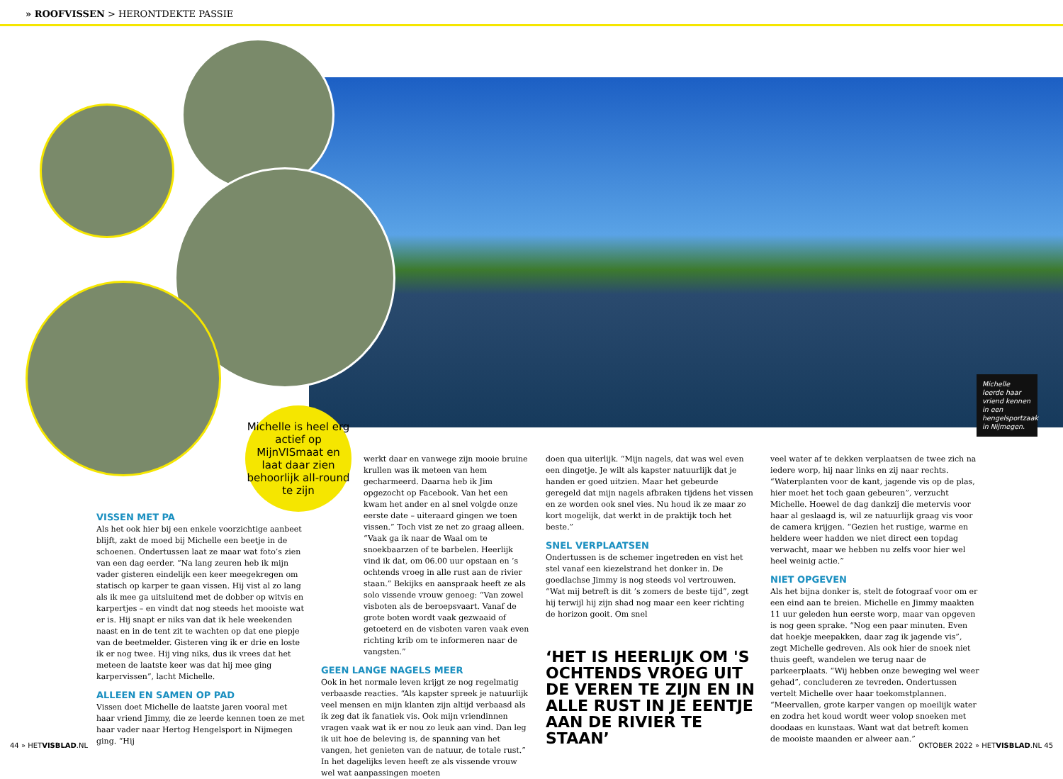» ROOFVISSEN > HERONTDEKTE PASSIE
Michelle leerde haar vriend kennen in een hengelsportzaak in Nijmegen.
Michelle is heel erg actief op MijnVISmaat en laat daar zien behoorlijk all-round te zijn
VISSEN MET PA
Als het ook hier bij een enkele voorzichtige aanbeet blijft, zakt de moed bij Michelle een beetje in de schoenen. Ondertussen laat ze maar wat foto’s zien van een dag eerder. “Na lang zeuren heb ik mijn vader gisteren eindelijk een keer meegekregen om statisch op karper te gaan vissen. Hij vist al zo lang als ik mee ga uitsluitend met de dobber op witvis en karpertjes – en vindt dat nog steeds het mooiste wat er is. Hij snapt er niks van dat ik hele weekenden naast en in de tent zit te wachten op dat ene piepje van de beetmelder. Gisteren ving ik er drie en loste ik er nog twee. Hij ving niks, dus ik vrees dat het meteen de laatste keer was dat hij mee ging karpervissen”, lacht Michelle.
ALLEEN EN SAMEN OP PAD
Vissen doet Michelle de laatste jaren vooral met haar vriend Jimmy, die ze leerde kennen toen ze met haar vader naar Hertog Hengelsport in Nijmegen ging. “Hij
werkt daar en vanwege zijn mooie bruine krullen was ik meteen van hem gecharmeerd. Daarna heb ik Jim opgezocht op Facebook. Van het een kwam het ander en al snel volgde onze eerste date – uiteraard gingen we toen vissen.” Toch vist ze net zo graag alleen. “Vaak ga ik naar de Waal om te snoekbaarzen of te barbelen. Heerlijk vind ik dat, om 06.00 uur opstaan en ’s ochtends vroeg in alle rust aan de rivier staan.” Bekijks en aanspraak heeft ze als solo vissende vrouw genoeg: “Van zowel visboten als de beroepsvaart. Vanaf de grote boten wordt vaak gezwaaid of getoeterd en de visboten varen vaak even richting krib om te informeren naar de vangsten.”
GEEN LANGE NAGELS MEER
Ook in het normale leven krijgt ze nog regelmatig verbaasde reacties. “Als kapster spreek je natuurlijk veel mensen en mijn klanten zijn altijd verbaasd als ik zeg dat ik fanatiek vis. Ook mijn vriendinnen vragen vaak wat ik er nou zo leuk aan vind. Dan leg ik uit hoe de beleving is, de spanning van het vangen, het genieten van de natuur, de totale rust.” In het dagelijks leven heeft ze als vissende vrouw wel wat aanpassingen moeten
doen qua uiterlijk. “Mijn nagels, dat was wel even een dingetje. Je wilt als kapster natuurlijk dat je handen er goed uitzien. Maar het gebeurde geregeld dat mijn nagels afbraken tijdens het vissen en ze worden ook snel vies. Nu houd ik ze maar zo kort mogelijk, dat werkt in de praktijk toch het beste.”
SNEL VERPLAATSEN
Ondertussen is de schemer ingetreden en vist het stel vanaf een kiezelstrand het donker in. De goedlachse Jimmy is nog steeds vol vertrouwen. “Wat mij betreft is dit ’s zomers de beste tijd”, zegt hij terwijl hij zijn shad nog maar een keer richting de horizon gooit. Om snel
‘HET IS HEERLIJK OM 'S OCHTENDS VROEG UIT DE VEREN TE ZIJN EN IN ALLE RUST IN JE EENTJE AAN DE RIVIER TE STAAN’
veel water af te dekken verplaatsen de twee zich na iedere worp, hij naar links en zij naar rechts. “Waterplanten voor de kant, jagende vis op de plas, hier moet het toch gaan gebeuren”, verzucht Michelle. Hoewel de dag dankzij die metervis voor haar al geslaagd is, wil ze natuurlijk graag vis voor de camera krijgen. “Gezien het rustige, warme en heldere weer hadden we niet direct een topdag verwacht, maar we hebben nu zelfs voor hier wel heel weinig actie.”
NIET OPGEVEN
Als het bijna donker is, stelt de fotograaf voor om er een eind aan te breien. Michelle en Jimmy maakten 11 uur geleden hun eerste worp, maar van opgeven is nog geen sprake. “Nog een paar minuten. Even dat hoekje meepakken, daar zag ik jagende vis”, zegt Michelle gedreven. Als ook hier de snoek niet thuis geeft, wandelen we terug naar de parkeerplaats. “Wij hebben onze beweging wel weer gehad”, concluderen ze tevreden. Ondertussen vertelt Michelle over haar toekomstplannen. “Meervallen, grote karper vangen op moeilijk water en zodra het koud wordt weer volop snoeken met doodaas en kunstaas. Want wat dat betreft komen de mooiste maanden er alweer aan.”
44 » HETVISBLAD.NL OKTOBER 2022 » HETVISBLAD.NL 45